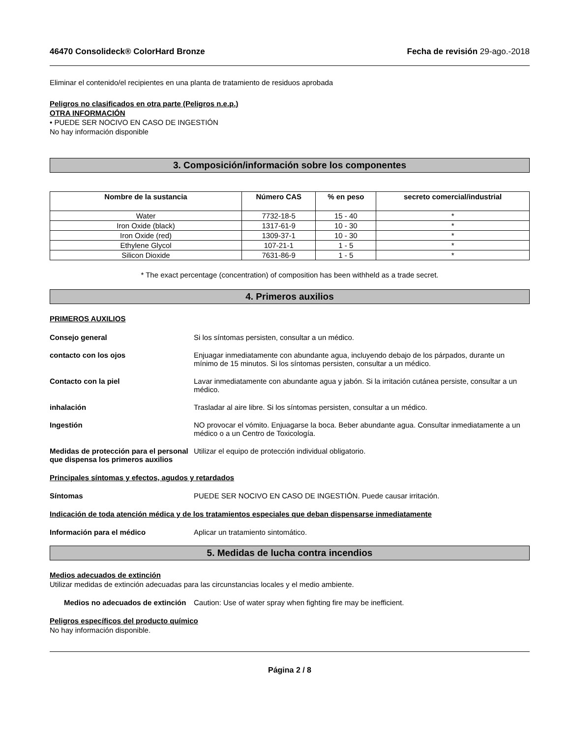46470 Consolideck® ColorHard Bronze Fecha de revisión 29-ago.-2018
Eliminar el contenido/el recipientes en una planta de tratamiento de residuos aprobada
Peligros no clasificados en otra parte (Peligros n.e.p.)
OTRA INFORMACIÓN
• PUEDE SER NOCIVO EN CASO DE INGESTIÓN
No hay información disponible
3. Composición/información sobre los componentes
| Nombre de la sustancia | Número CAS | % en peso | secreto comercial/industrial |
| --- | --- | --- | --- |
| Water | 7732-18-5 | 15 - 40 | * |
| Iron Oxide (black) | 1317-61-9 | 10 - 30 | * |
| Iron Oxide (red) | 1309-37-1 | 10 - 30 | * |
| Ethylene Glycol | 107-21-1 | 1 - 5 | * |
| Silicon Dioxide | 7631-86-9 | 1 - 5 | * |
* The exact percentage (concentration) of composition has been withheld as a trade secret.
4. Primeros auxilios
PRIMEROS AUXILIOS
Consejo general Si los síntomas persisten, consultar a un médico.
contacto con los ojos Enjuagar inmediatamente con abundante agua, incluyendo debajo de los párpados, durante un mínimo de 15 minutos. Si los síntomas persisten, consultar a un médico.
Contacto con la piel Lavar inmediatamente con abundante agua y jabón. Si la irritación cutánea persiste, consultar a un médico.
inhalación Trasladar al aire libre. Si los síntomas persisten, consultar a un médico.
Ingestión NO provocar el vómito. Enjuagarse la boca. Beber abundante agua. Consultar inmediatamente a un médico o a un Centro de Toxicología.
Medidas de protección para el personal que dispensa los primeros auxilios
Utilizar el equipo de protección individual obligatorio.
Principales síntomas y efectos, agudos y retardados
Síntomas PUEDE SER NOCIVO EN CASO DE INGESTIÓN. Puede causar irritación.
Indicación de toda atención médica y de los tratamientos especiales que deban dispensarse inmediatamente
Información para el médico Aplicar un tratamiento sintomático.
5. Medidas de lucha contra incendios
Medios adecuados de extinción
Utilizar medidas de extinción adecuadas para las circunstancias locales y el medio ambiente.
Medios no adecuados de extinción
Caution: Use of water spray when fighting fire may be inefficient.
Peligros específicos del producto químico
No hay información disponible.
Página 2 / 8